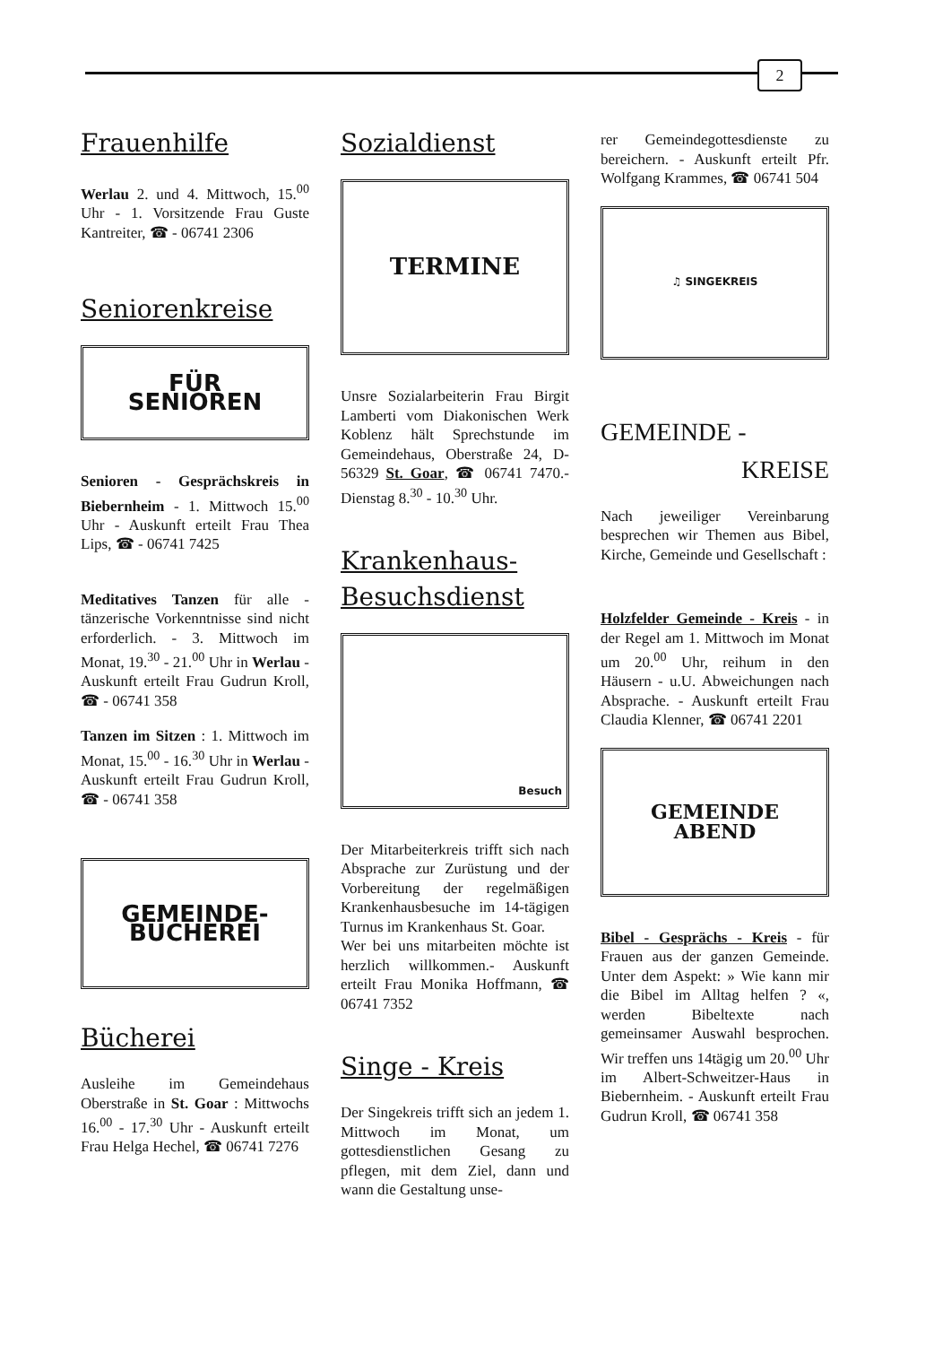2
Frauenhilfe
Werlau 2. und 4. Mittwoch, 15.<sup>00</sup> Uhr - 1. Vorsitzende Frau Guste Kantreiter, ☎ - 06741 2306
Seniorenkreise
FÜR
SENIOREN
Senioren - Gesprächskreis in Biebernheim - 1. Mittwoch 15.<sup>00</sup> Uhr - Auskunft erteilt Frau Thea Lips, ☎ - 06741 7425
Meditatives Tanzen für alle - tänzerische Vorkenntnisse sind nicht erforderlich. - 3. Mittwoch im Monat, 19.<sup>30</sup> - 21.<sup>00</sup> Uhr in Werlau - Auskunft erteilt Frau Gudrun Kroll, ☎ - 06741 358
Tanzen im Sitzen : 1. Mittwoch im Monat, 15.<sup>00</sup> - 16.<sup>30</sup> Uhr in Werlau - Auskunft erteilt Frau Gudrun Kroll, ☎ - 06741 358
GEMEINDE-
BÜCHEREI
Bücherei
Ausleihe im Gemeindehaus Oberstraße in St. Goar : Mittwochs 16.<sup>00</sup> - 17.<sup>30</sup> Uhr - Auskunft erteilt Frau Helga Hechel, ☎ 06741 7276
Sozialdienst
TERMINE
Unsre Sozialarbeiterin Frau Birgit Lamberti vom Diakonischen Werk Koblenz hält Sprechstunde im Gemeindehaus, Oberstraße 24, D-56329 St. Goar, ☎ 06741 7470.- Dienstag 8.<sup>30</sup> - 10.<sup>30</sup> Uhr.
Krankenhaus-
Besuchsdienst
Besuch
Der Mitarbeiterkreis trifft sich nach Absprache zur Zurüstung und der Vorbereitung der regelmäßigen Krankenhausbesuche im 14-tägigen Turnus im Krankenhaus St. Goar.
Wer bei uns mitarbeiten möchte ist herzlich willkommen.- Auskunft erteilt Frau Monika Hoffmann, ☎ 06741 7352
Singe - Kreis
Der Singekreis trifft sich an jedem 1. Mittwoch im Monat, um gottesdienstlichen Gesang zu pflegen, mit dem Ziel, dann und wann die Gestaltung unse-
rer Gemeindegottesdienste zu bereichern. - Auskunft erteilt Pfr. Wolfgang Krammes, ☎ 06741 504
♫ SINGEKREIS
GEMEINDE -
KREISE
Nach jeweiliger Vereinbarung besprechen wir Themen aus Bibel, Kirche, Gemeinde und Gesellschaft :
Holzfelder Gemeinde - Kreis - in der Regel am 1. Mittwoch im Monat um 20.<sup>00</sup> Uhr, reihum in den Häusern - u.U. Abweichungen nach Absprache. - Auskunft erteilt Frau Claudia Klenner, ☎ 06741 2201
GEMEINDE
ABEND
Bibel - Gesprächs - Kreis - für Frauen aus der ganzen Gemeinde. Unter dem Aspekt: » Wie kann mir die Bibel im Alltag helfen ? «, werden Bibeltexte nach gemeinsamer Auswahl besprochen. Wir treffen uns 14tägig um 20.<sup>00</sup> Uhr im Albert-Schweitzer-Haus in Biebernheim. - Auskunft erteilt Frau Gudrun Kroll, ☎ 06741 358